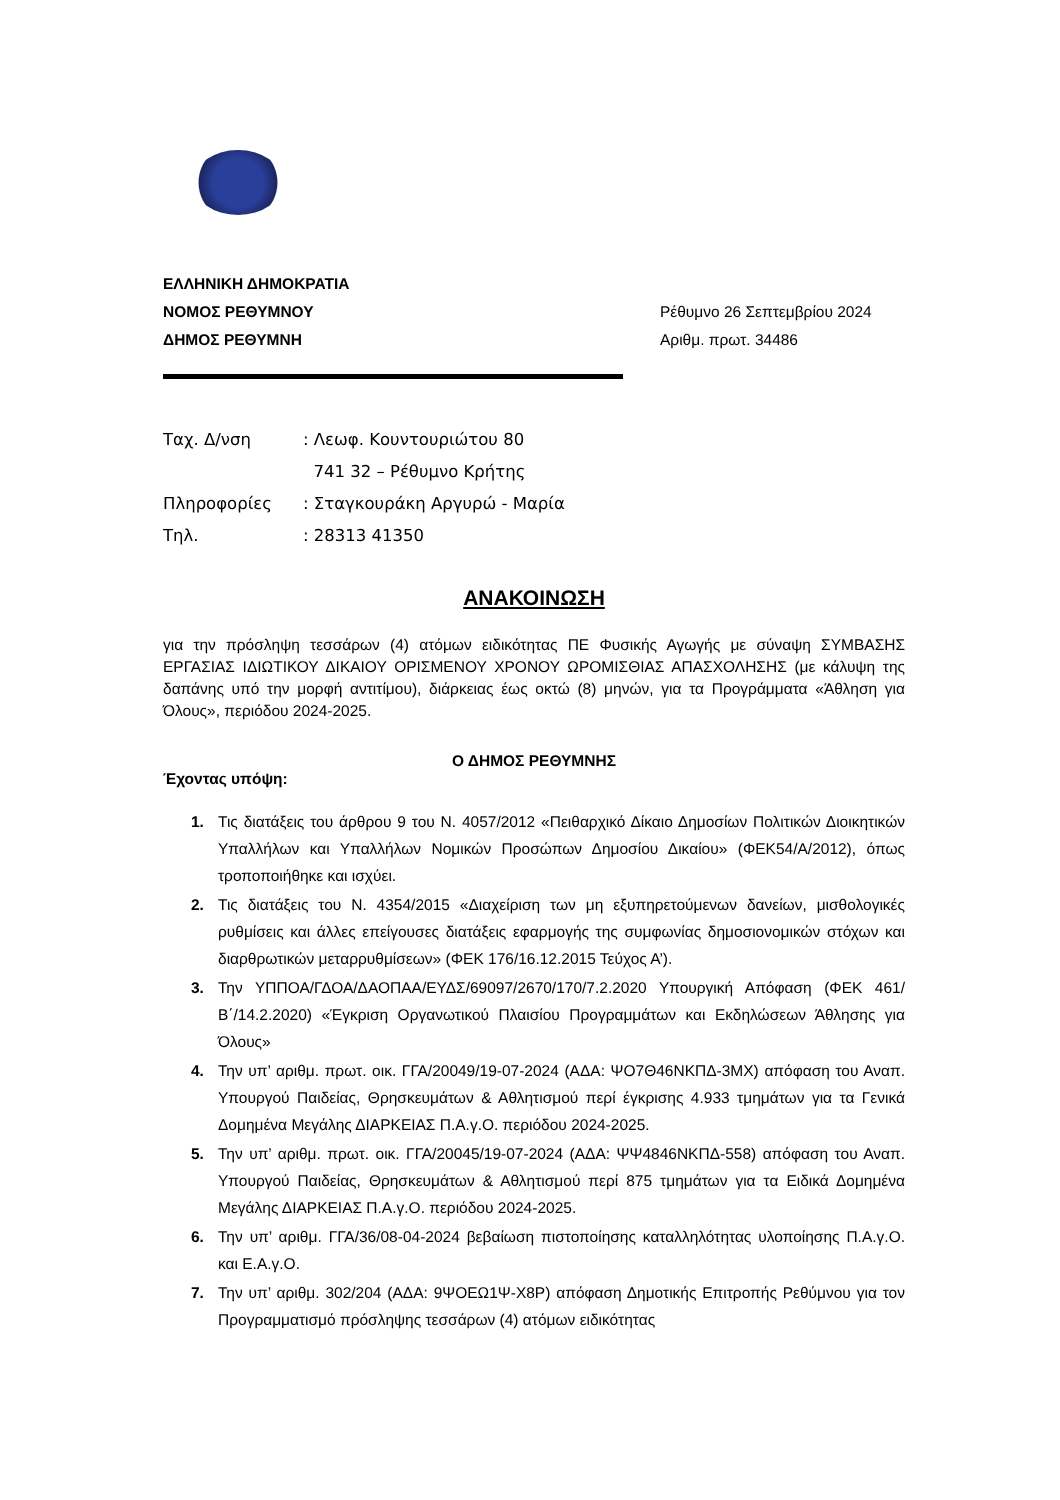ΕΛΛΗΝΙΚΗ ΔΗΜΟΚΡΑΤΙΑ
ΝΟΜΟΣ ΡΕΘΥΜΝΟΥ
ΔΗΜΟΣ ΡΕΘΥΜΝΗ
Ρέθυμνο 26 Σεπτεμβρίου 2024
Αριθμ. πρωτ. 34486
| Ταχ. Δ/νση | : Λεωφ. Κουντουριώτου 80 |
| | 741 32 – Ρέθυμνο Κρήτης |
| Πληροφορίες | : Σταγκουράκη Αργυρώ - Μαρία |
| Τηλ. | : 28313 41350 |
ΑΝΑΚΟΙΝΩΣΗ
για την πρόσληψη τεσσάρων (4) ατόμων ειδικότητας ΠΕ Φυσικής Αγωγής με σύναψη ΣΥΜΒΑΣΗΣ ΕΡΓΑΣΙΑΣ ΙΔΙΩΤΙΚΟΥ ΔΙΚΑΙΟΥ ΟΡΙΣΜΕΝΟΥ ΧΡΟΝΟΥ ΩΡΟΜΙΣΘΙΑΣ ΑΠΑΣΧΟΛΗΣΗΣ (με κάλυψη της δαπάνης υπό την μορφή αντιτίμου), διάρκειας έως οκτώ (8) μηνών, για τα Προγράμματα «Άθληση για Όλους», περιόδου 2024-2025.
Ο ΔΗΜΟΣ ΡΕΘΥΜΝΗΣ
Έχοντας υπόψη:
1. Τις διατάξεις του άρθρου 9 του Ν. 4057/2012 «Πειθαρχικό Δίκαιο Δημοσίων Πολιτικών Διοικητικών Υπαλλήλων και Υπαλλήλων Νομικών Προσώπων Δημοσίου Δικαίου» (ΦΕΚ54/Α/2012), όπως τροποποιήθηκε και ισχύει.
2. Τις διατάξεις του Ν. 4354/2015 «Διαχείριση των μη εξυπηρετούμενων δανείων, μισθολογικές ρυθμίσεις και άλλες επείγουσες διατάξεις εφαρμογής της συμφωνίας δημοσιονομικών στόχων και διαρθρωτικών μεταρρυθμίσεων» (ΦΕΚ 176/16.12.2015 Τεύχος Α’).
3. Την ΥΠΠΟΑ/ΓΔΟΑ/ΔΑΟΠΑΑ/ΕΥΔΣ/69097/2670/170/7.2.2020 Υπουργική Απόφαση (ΦΕΚ 461/Β΄/14.2.2020) «Έγκριση Οργανωτικού Πλαισίου Προγραμμάτων και Εκδηλώσεων Άθλησης για Όλους»
4. Την υπ’ αριθμ. πρωτ. οικ. ΓΓΑ/20049/19-07-2024 (ΑΔΑ: ΨΟ7Θ46ΝΚΠΔ-3ΜΧ) απόφαση του Αναπ. Υπουργού Παιδείας, Θρησκευμάτων & Αθλητισμού περί έγκρισης 4.933 τμημάτων για τα Γενικά Δομημένα Μεγάλης ΔΙΑΡΚΕΙΑΣ Π.Α.γ.Ο. περιόδου 2024-2025.
5. Την υπ’ αριθμ. πρωτ. οικ. ΓΓΑ/20045/19-07-2024 (ΑΔΑ: ΨΨ4846ΝΚΠΔ-558) απόφαση του Αναπ. Υπουργού Παιδείας, Θρησκευμάτων & Αθλητισμού περί 875 τμημάτων για τα Ειδικά Δομημένα Μεγάλης ΔΙΑΡΚΕΙΑΣ Π.Α.γ.Ο. περιόδου 2024-2025.
6. Την υπ’ αριθμ. ΓΓΑ/36/08-04-2024 βεβαίωση πιστοποίησης καταλληλότητας υλοποίησης Π.Α.γ.Ο. και Ε.Α.γ.Ο.
7. Την υπ’ αριθμ. 302/204 (ΑΔΑ: 9ΨΟΕΩ1Ψ-Χ8Ρ) απόφαση Δημοτικής Επιτροπής Ρεθύμνου για τον Προγραμματισμό πρόσληψης τεσσάρων (4) ατόμων ειδικότητας